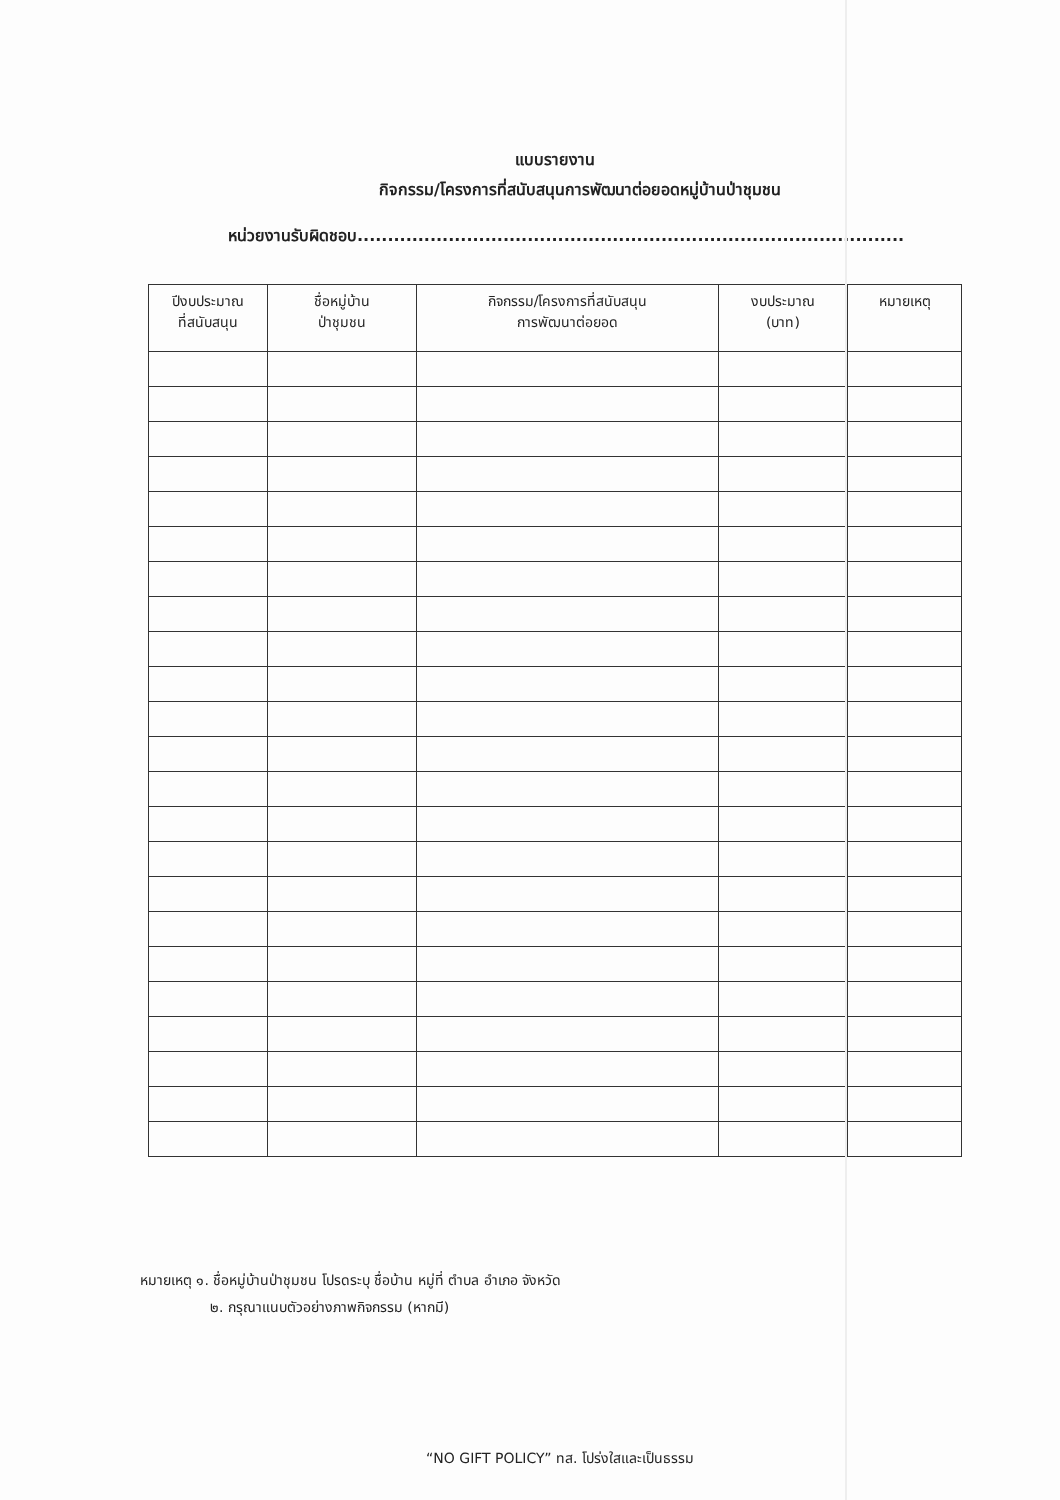แบบรายงาน
กิจกรรม/โครงการที่สนับสนุนการพัฒนาต่อยอดหมู่บ้านป่าชุมชน
หน่วยงานรับผิดชอบ..........................................................................................
| ปีงบประมาณ ที่สนับสนุน | ชื่อหมู่บ้าน ป่าชุมชน | กิจกรรม/โครงการที่สนับสนุน การพัฒนาต่อยอด | งบประมาณ (บาท) | หมายเหตุ |
| --- | --- | --- | --- | --- |
หมายเหตุ ๑. ชื่อหมู่บ้านป่าชุมชน โปรดระบุ ชื่อบ้าน หมู่ที่ ตำบล อำเภอ จังหวัด
๒. กรุณาแนบตัวอย่างภาพกิจกรรม (หากมี)
“NO GIFT POLICY” ทส. โปร่งใสและเป็นธรรม